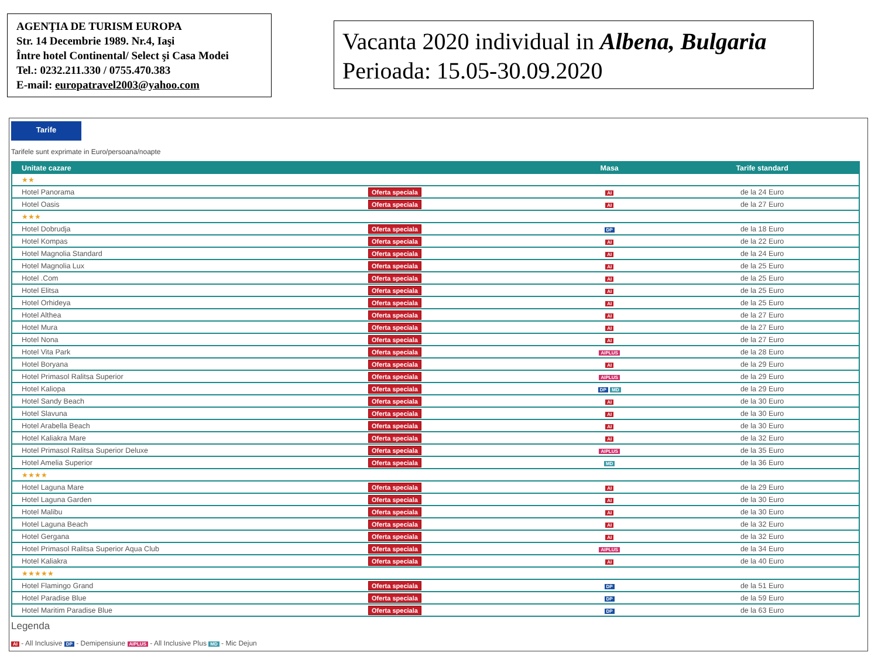AGENŢIA DE TURISM EUROPA
Str. 14 Decembrie 1989. Nr.4, Iaşi
Între hotel Continental/ Select şi Casa Modei
Tel.: 0232.211.330 / 0755.470.383
E-mail: europatravel2003@yahoo.com
Vacanta 2020 individual in Albena, Bulgaria
Perioada: 15.05-30.09.2020
Tarife
Tarifele sunt exprimate in Euro/persoana/noapte
| Unitate cazare | | Masa | Tarife standard |
| --- | --- | --- | --- |
| ★★ | | | |
| Hotel Panorama | Oferta speciala | AI | de la 24 Euro |
| Hotel Oasis | Oferta speciala | AI | de la 27 Euro |
| ★★★ | | | |
| Hotel Dobrudja | Oferta speciala | DP | de la 18 Euro |
| Hotel Kompas | Oferta speciala | AI | de la 22 Euro |
| Hotel Magnolia Standard | Oferta speciala | AI | de la 24 Euro |
| Hotel Magnolia Lux | Oferta speciala | AI | de la 25 Euro |
| Hotel .Com | Oferta speciala | AI | de la 25 Euro |
| Hotel Elitsa | Oferta speciala | AI | de la 25 Euro |
| Hotel Orhideya | Oferta speciala | AI | de la 25 Euro |
| Hotel Althea | Oferta speciala | AI | de la 27 Euro |
| Hotel Mura | Oferta speciala | AI | de la 27 Euro |
| Hotel Nona | Oferta speciala | AI | de la 27 Euro |
| Hotel Vita Park | Oferta speciala | AIPLUS | de la 28 Euro |
| Hotel Boryana | Oferta speciala | AI | de la 29 Euro |
| Hotel Primasol Ralitsa Superior | Oferta speciala | AIPLUS | de la 29 Euro |
| Hotel Kaliopa | Oferta speciala | DP MD | de la 29 Euro |
| Hotel Sandy Beach | Oferta speciala | AI | de la 30 Euro |
| Hotel Slavuna | Oferta speciala | AI | de la 30 Euro |
| Hotel Arabella Beach | Oferta speciala | AI | de la 30 Euro |
| Hotel Kaliakra Mare | Oferta speciala | AI | de la 32 Euro |
| Hotel Primasol Ralitsa Superior Deluxe | Oferta speciala | AIPLUS | de la 35 Euro |
| Hotel Amelia Superior | Oferta speciala | MD | de la 36 Euro |
| ★★★★ | | | |
| Hotel Laguna Mare | Oferta speciala | AI | de la 29 Euro |
| Hotel Laguna Garden | Oferta speciala | AI | de la 30 Euro |
| Hotel Malibu | Oferta speciala | AI | de la 30 Euro |
| Hotel Laguna Beach | Oferta speciala | AI | de la 32 Euro |
| Hotel Gergana | Oferta speciala | AI | de la 32 Euro |
| Hotel Primasol Ralitsa Superior Aqua Club | Oferta speciala | AIPLUS | de la 34 Euro |
| Hotel Kaliakra | Oferta speciala | AI | de la 40 Euro |
| ★★★★★ | | | |
| Hotel Flamingo Grand | Oferta speciala | DP | de la 51 Euro |
| Hotel Paradise Blue | Oferta speciala | DP | de la 59 Euro |
| Hotel Maritim Paradise Blue | Oferta speciala | DP | de la 63 Euro |
Legenda
AI - All Inclusive DP - Demipensiune AIPLUS - All Inclusive Plus MD - Mic Dejun